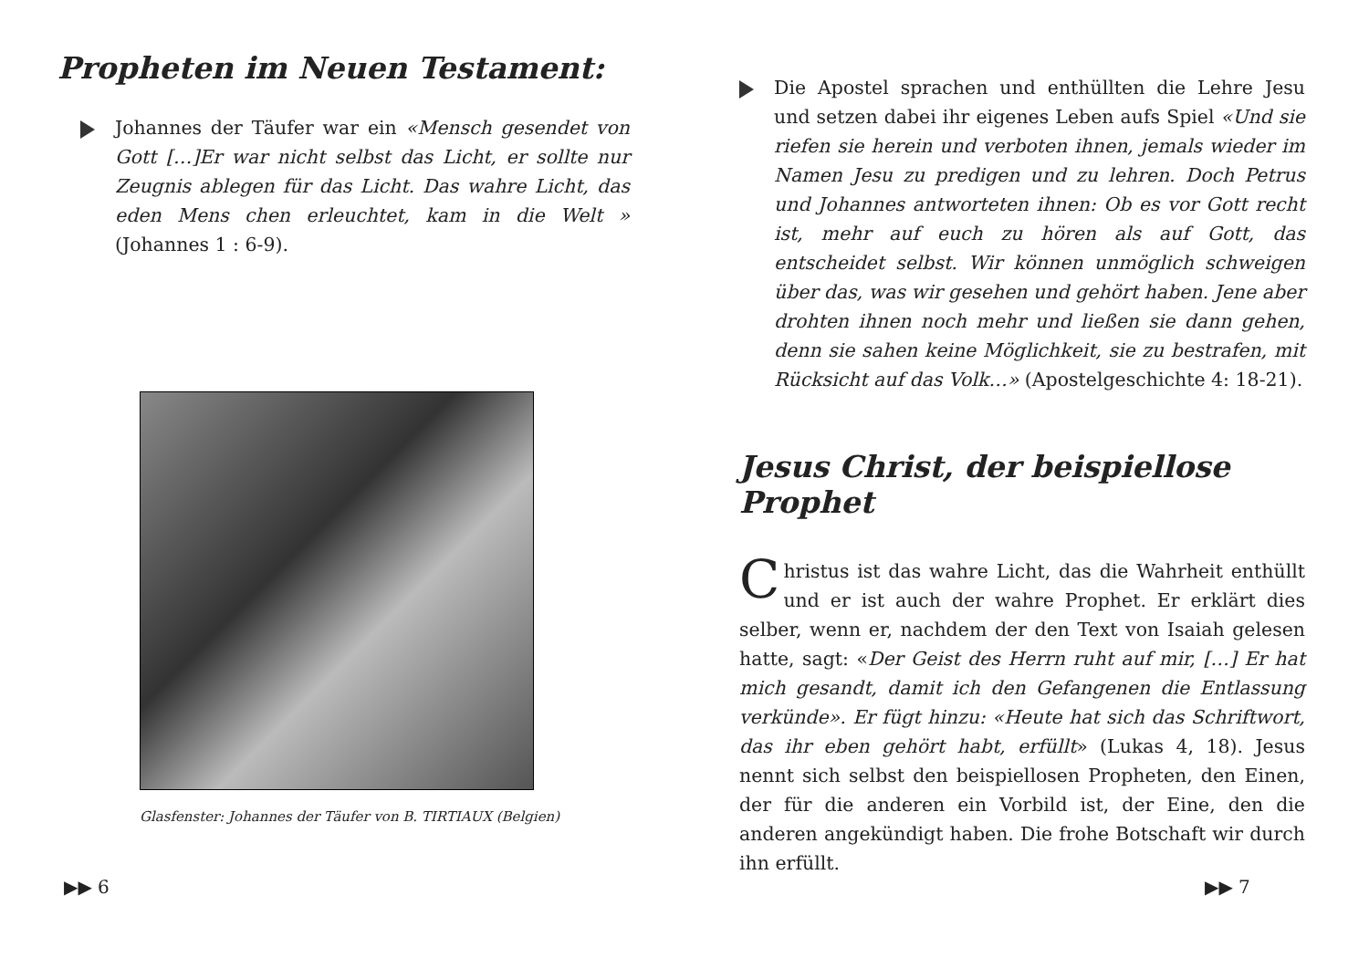Propheten im Neuen Testament:
Johannes der Täufer war ein «Mensch gesendet von Gott […]Er war nicht selbst das Licht, er sollte nur Zeugnis ablegen für das Licht. Das wahre Licht, das eden Mens chen erleuchtet, kam in die Welt » (Johannes 1 : 6-9).
Glasfenster: Johannes der Täufer von B. TIRTIAUX (Belgien)
▶▶ 6
Die Apostel sprachen und enthüllten die Lehre Jesu und setzen dabei ihr eigenes Leben aufs Spiel «Und sie riefen sie herein und verboten ihnen, jemals wieder im Namen Jesu zu predigen und zu lehren. Doch Petrus und Johannes antworteten ihnen: Ob es vor Gott recht ist, mehr auf euch zu hören als auf Gott, das entscheidet selbst. Wir können unmöglich schweigen über das, was wir gesehen und gehört haben. Jene aber drohten ihnen noch mehr und ließen sie dann gehen, denn sie sahen keine Möglichkeit, sie zu bestrafen, mit Rücksicht auf das Volk…» (Apostelgeschichte 4: 18-21).
Jesus Christ, der beispiellose Prophet
Christus ist das wahre Licht, das die Wahrheit enthüllt und er ist auch der wahre Prophet. Er erklärt dies selber, wenn er, nachdem der den Text von Isaiah gelesen hatte, sagt: «Der Geist des Herrn ruht auf mir, […] Er hat mich gesandt, damit ich den Gefangenen die Entlassung verkünde». Er fügt hinzu: «Heute hat sich das Schriftwort, das ihr eben gehört habt, erfüllt» (Lukas 4, 18). Jesus nennt sich selbst den beispiellosen Propheten, den Einen, der für die anderen ein Vorbild ist, der Eine, den die anderen angekündigt haben. Die frohe Botschaft wir durch ihn erfüllt.
▶▶ 7